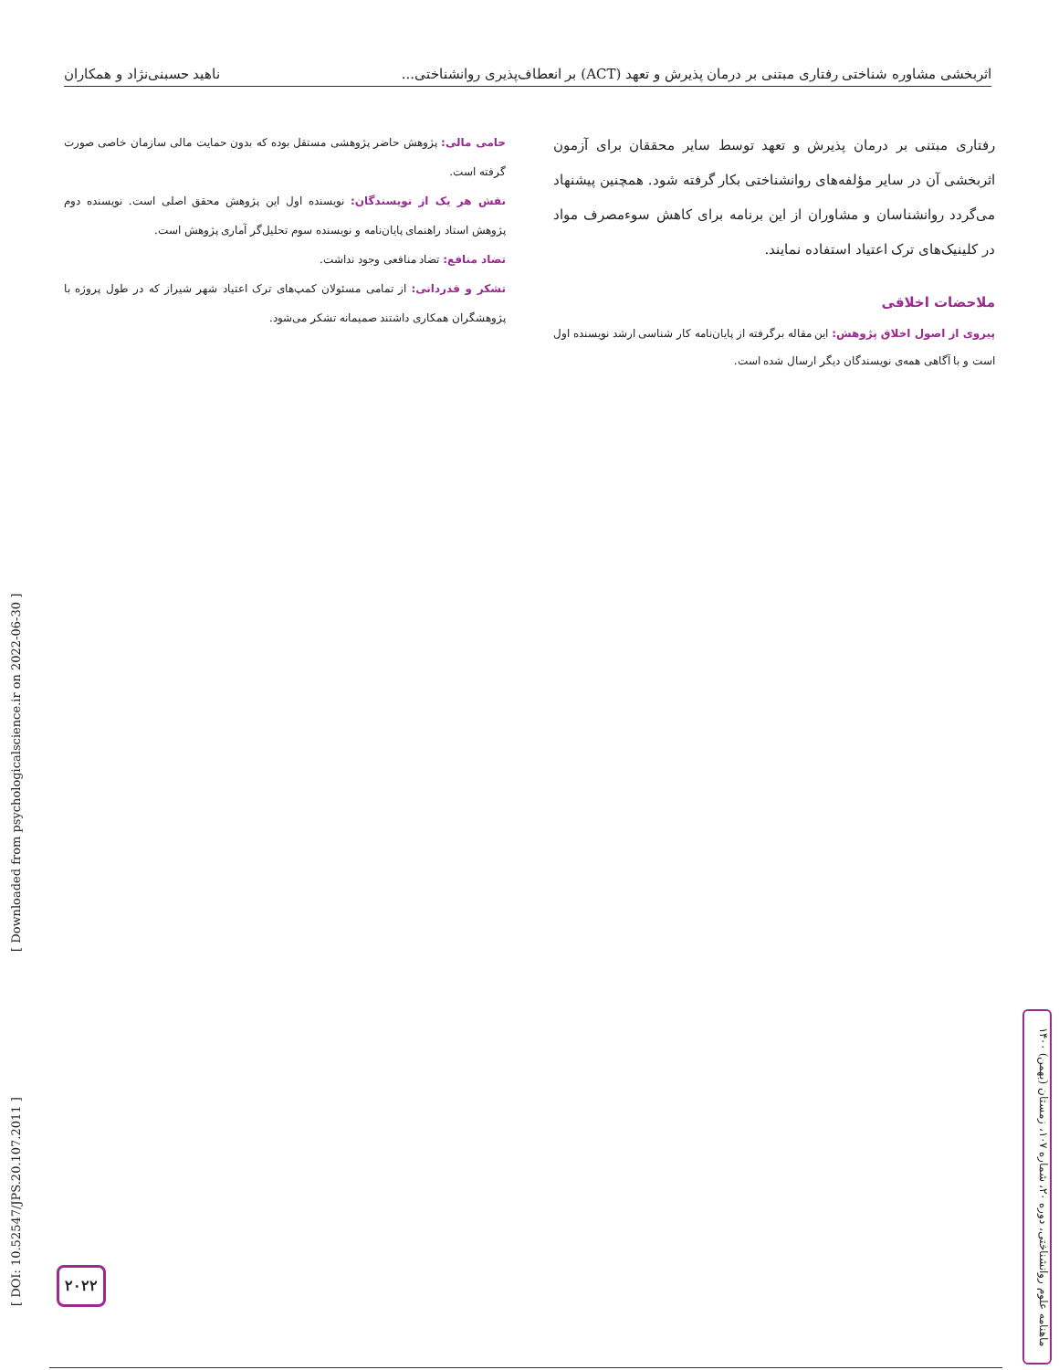اثربخشی مشاوره شناختی رفتاری مبتنی بر درمان پذیرش و تعهد (ACT) بر انعطاف‌پذیری روانشناختی... ناهید حسبنی‌نژاد و همکاران
رفتاری مبتنی بر درمان پذیرش و تعهد توسط سایر محققان برای آزمون اثربخشی آن در سایر مؤلفه‌های روانشناختی بکار گرفته شود. همچنین پیشنهاد می‌گردد روانشناسان و مشاوران از این برنامه برای کاهش سوءمصرف مواد در کلینیک‌های ترک اعتیاد استفاده نمایند.
ملاحضات اخلاقی
پیروی از اصول اخلاق پژوهش: این مقاله برگرفته از پایان‌نامه کار شناسی ارشد نویسنده اول است و با آگاهی همه‌ی نویسندگان دیگر ارسال شده است.
حامی مالی: پژوهش حاضر پژوهشی مستقل بوده که بدون حمایت مالی سازمان خاصی صورت گرفته است.
نقش هر یک از نویسندگان: نویسنده اول این پژوهش محقق اصلی است. نویسنده دوم پژوهش استاد راهنمای پایان‌نامه و نویسنده سوم تحلیل‌گر آماری پژوهش است.
تضاد منافع: تضاد منافعی وجود نداشت.
تشکر و قدردانی: از تمامی مسئولان کمپ‌های ترک اعتیاد شهر شیراز که در طول پروژه با پژوهشگران همکاری داشتند صمیمانه تشکر می‌شود.
[ DOI: 10.52547/JPS.20.107.2011 ] [ Downloaded from psychologicalscience.ir on 2022-06-30 ]
ماهنامه علوم روانشناختی، دوره ۲۰، شماره ۱۰۷، زمستان (بهمن) ۱۴۰۰
۲۰۲۲